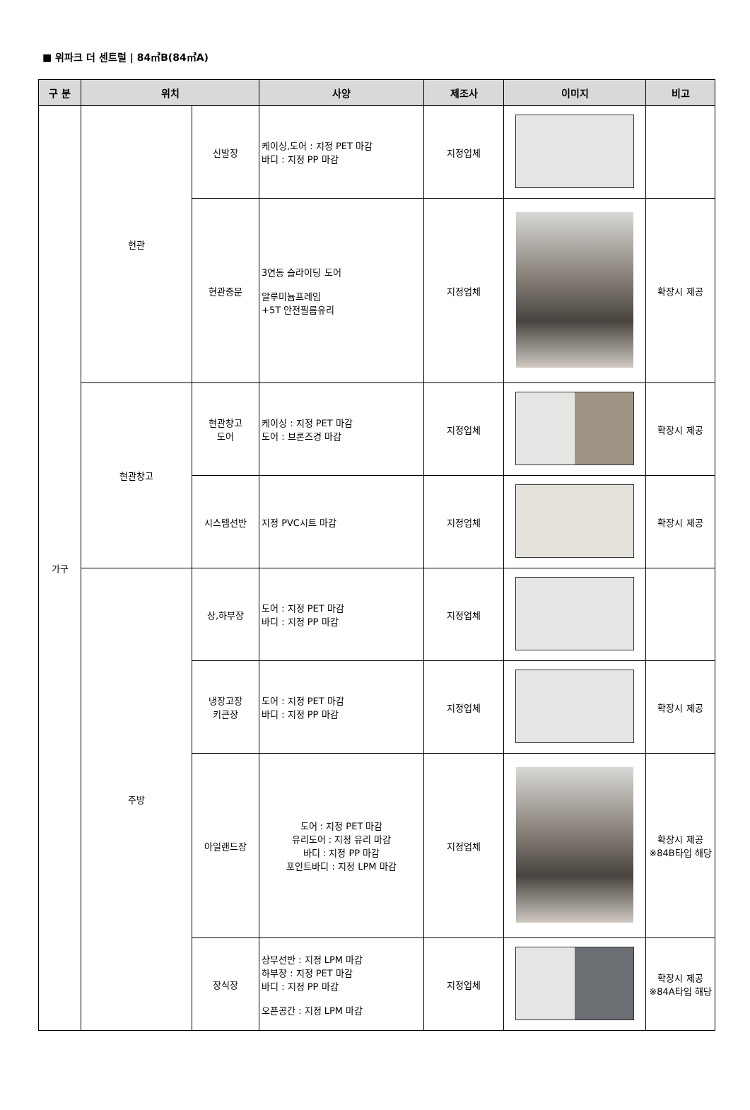■ 위파크 더 센트럴 | 84㎡B(84㎡A)
| 구 분 | 위치 | | 사양 | 제조사 | 이미지 | 비고 |
| --- | --- | --- | --- | --- | --- | --- |
| 가구 | 현관 | 신발장 | 케이싱,도어 : 지정 PET 마감 바디 : 지정 PP 마감 | 지정업체 | | |
| | | 현관중문 | 3연동 슬라이딩 도어 알루미늄프레임 +5T 안전필름유리 | 지정업체 | | 확장시 제공 |
| | 현관창고 | 현관창고 도어 | 케이싱 : 지정 PET 마감 도어 : 브론즈경 마감 | 지정업체 | | 확장시 제공 |
| | | 시스템선반 | 지정 PVC시트 마감 | 지정업체 | | 확장시 제공 |
| | 주방 | 상,하부장 | 도어 : 지정 PET 마감 바디 : 지정 PP 마감 | 지정업체 | | |
| | | 냉장고장 키큰장 | 도어 : 지정 PET 마감 바디 : 지정 PP 마감 | 지정업체 | | 확장시 제공 |
| | | 아일랜드장 | 도어 : 지정 PET 마감 유리도어 : 지정 유리 마감 바디 : 지정 PP 마감 포인트바디 : 지정 LPM 마감 | 지정업체 | | 확장시 제공 ※84B타입 해당 |
| | | 장식장 | 상부선반 : 지정 LPM 마감 하부장 : 지정 PET 마감 바디 : 지정 PP 마감 오픈공간 : 지정 LPM 마감 | 지정업체 | | 확장시 제공 ※84A타입 해당 |